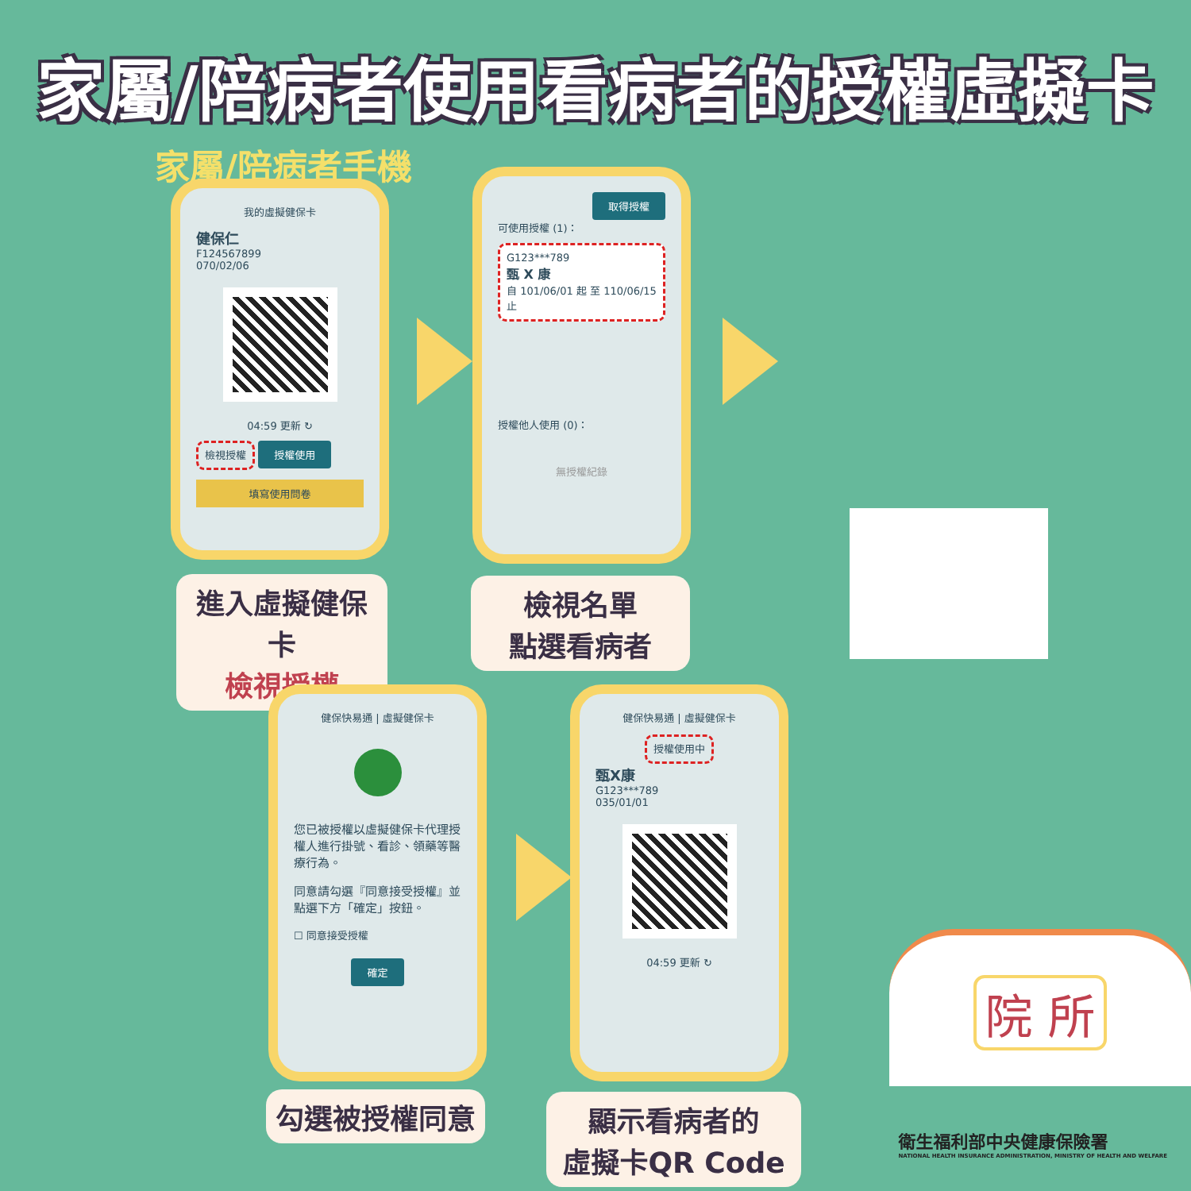家屬/陪病者使用看病者的授權虛擬卡
家屬/陪病者手機
我的虛擬健保卡
健保仁
F124567899
070/02/06
04:59 更新 ↻
檢視授權 授權使用
填寫使用問卷
取得授權
可使用授權 (1)：
G123***789
甄 X 康
自 101/06/01 起 至 110/06/15 止
授權他人使用 (0)：
無授權紀錄
進入虛擬健保卡
檢視授權
檢視名單
點選看病者
健保快易通 | 虛擬健保卡
您已被授權以虛擬健保卡代理授權人進行掛號、看診、領藥等醫療行為。
同意請勾選『同意接受授權』並點選下方「確定」按鈕。
☐ 同意接受授權
確定
健保快易通 | 虛擬健保卡
授權使用中
甄X康
G123***789
035/01/01
04:59 更新 ↻
勾選被授權同意
顯示看病者的
虛擬卡QR Code
院 所
衛生福利部中央健康保險署
NATIONAL HEALTH INSURANCE ADMINISTRATION, MINISTRY OF HEALTH AND WELFARE